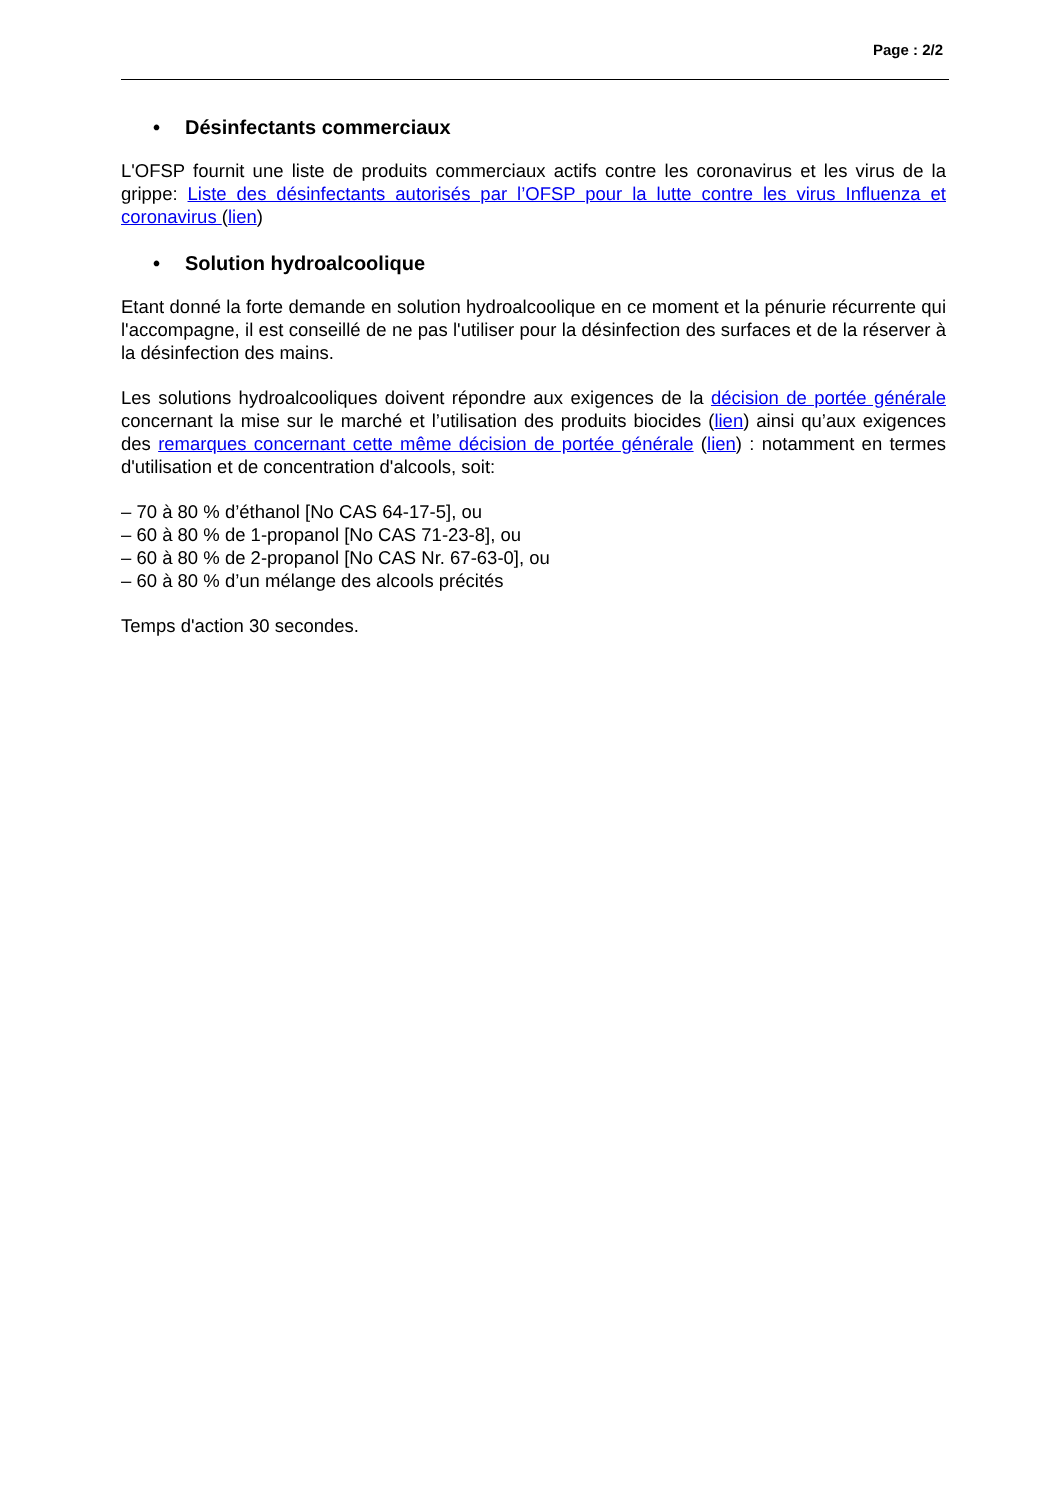Page : 2/2
• Désinfectants commerciaux
L'OFSP fournit une liste de produits commerciaux actifs contre les coronavirus et les virus de la grippe: Liste des désinfectants autorisés par l’OFSP pour la lutte contre les virus Influenza et coronavirus (lien)
• Solution hydroalcoolique
Etant donné la forte demande en solution hydroalcoolique en ce moment et la pénurie récurrente qui l'accompagne, il est conseillé de ne pas l'utiliser pour la désinfection des surfaces et de la réserver à la désinfection des mains.
Les solutions hydroalcooliques doivent répondre aux exigences de la décision de portée générale concernant la mise sur le marché et l’utilisation des produits biocides (lien) ainsi qu’aux exigences des remarques concernant cette même décision de portée générale (lien) : notamment en termes d'utilisation et de concentration d'alcools, soit:
– 70 à 80 % d’éthanol [No CAS 64-17-5], ou
– 60 à 80 % de 1-propanol [No CAS 71-23-8], ou
– 60 à 80 % de 2-propanol [No CAS Nr. 67-63-0], ou
– 60 à 80 % d’un mélange des alcools précités
Temps d'action 30 secondes.